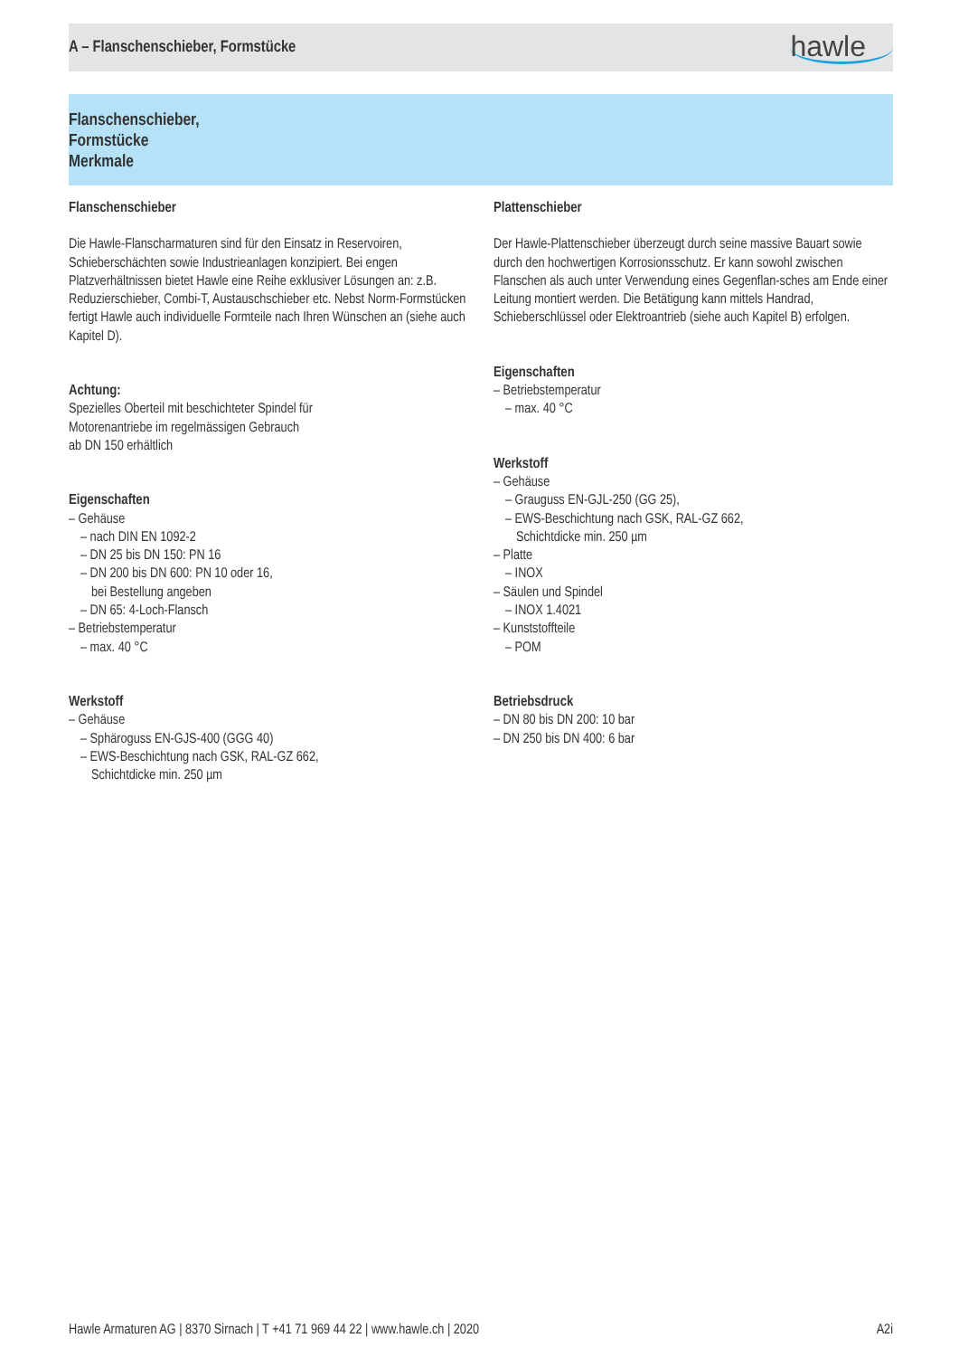A – Flanschenschieber, Formstücke
hawle
Flanschenschieber,
Formstücke
Merkmale
Flanschenschieber
Die Hawle-Flanscharmaturen sind für den Einsatz in Reservoiren, Schieberschächten sowie Industrieanlagen konzipiert. Bei engen Platzverhältnissen bietet Hawle eine Reihe exklusiver Lösungen an: z.B. Reduzierschieber, Combi-T, Austauschschieber etc. Nebst Norm-Formstücken fertigt Hawle auch individuelle Formteile nach Ihren Wünschen an (siehe auch Kapitel D).
Achtung:
Spezielles Oberteil mit beschichteter Spindel für
Motorenantriebe im regelmässigen Gebrauch
ab DN 150 erhältlich
Eigenschaften
– Gehäuse
– nach DIN EN 1092-2
– DN 25 bis DN 150: PN 16
– DN 200 bis DN 600: PN 10 oder 16,
bei Bestellung angeben
– DN 65: 4-Loch-Flansch
– Betriebstemperatur
– max. 40 °C
Werkstoff
– Gehäuse
– Sphäroguss EN-GJS-400 (GGG 40)
– EWS-Beschichtung nach GSK, RAL-GZ 662,
Schichtdicke min. 250 µm
Plattenschieber
Der Hawle-Plattenschieber überzeugt durch seine massive Bauart sowie durch den hochwertigen Korrosionsschutz. Er kann sowohl zwischen Flanschen als auch unter Verwendung eines Gegenflan-sches am Ende einer Leitung montiert werden. Die Betätigung kann mittels Handrad, Schieberschlüssel oder Elektroantrieb (siehe auch Kapitel B) erfolgen.
Eigenschaften
– Betriebstemperatur
– max. 40 °C
Werkstoff
– Gehäuse
– Grauguss EN-GJL-250 (GG 25),
– EWS-Beschichtung nach GSK, RAL-GZ 662,
Schichtdicke min. 250 µm
– Platte
– INOX
– Säulen und Spindel
– INOX 1.4021
– Kunststoffteile
– POM
Betriebsdruck
– DN 80 bis DN 200: 10 bar
– DN 250 bis DN 400: 6 bar
Hawle Armaturen AG | 8370 Sirnach | T +41 71 969 44 22 | www.hawle.ch | 2020 A2i